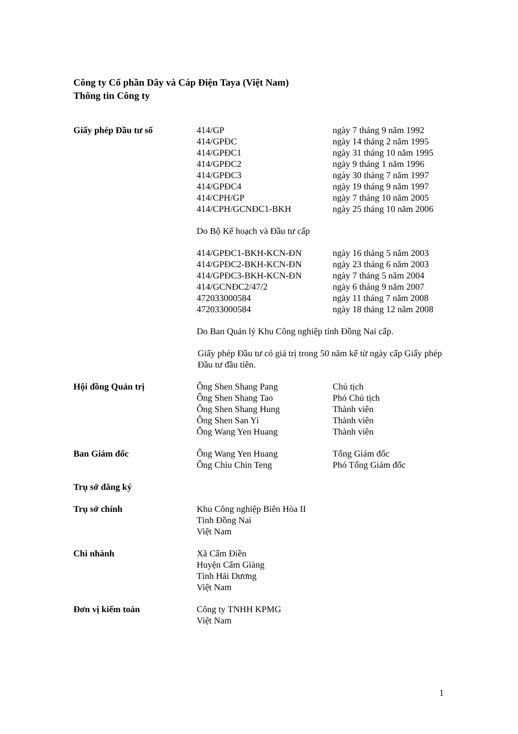Công ty Cổ phần Dây và Cáp Điện Taya (Việt Nam)
Thông tin Công ty
Giấy phép Đầu tư số 414/GP ngày 7 tháng 9 năm 1992
414/GPĐC ngày 14 tháng 2 năm 1995
414/GPĐC1 ngày 31 tháng 10 năm 1995
414/GPĐC2 ngày 9 tháng 1 năm 1996
414/GPĐC3 ngày 30 tháng 7 năm 1997
414/GPĐC4 ngày 19 tháng 9 năm 1997
414/CPH/GP ngày 7 tháng 10 năm 2005
414/CPH/GCNĐC1-BKH ngày 25 tháng 10 năm 2006
Do Bộ Kế hoạch và Đầu tư cấp
414/GPĐC1-BKH-KCN-ĐN ngày 16 tháng 5 năm 2003
414/GPĐC2-BKH-KCN-ĐN ngày 23 tháng 6 năm 2003
414/GPĐC3-BKH-KCN-ĐN ngày 7 tháng 5 năm 2004
414/GCNĐC2/47/2 ngày 6 tháng 9 năm 2007
472033000584 ngày 11 tháng 7 năm 2008
472033000584 ngày 18 tháng 12 năm 2008
Do Ban Quản lý Khu Công nghiệp tỉnh Đồng Nai cấp.
Giấy phép Đầu tư có giá trị trong 50 năm kể từ ngày cấp Giấy phép Đầu tư đầu tiên.
Hội đồng Quản trị Ông Shen Shang Pang Chủ tịch
Ông Shen Shang Tao Phó Chủ tịch
Ông Shen Shang Hung Thành viên
Ông Shen San Yi Thành viên
Ông Wang Yen Huang Thành viên
Ban Giám đốc Ông Wang Yen Huang Tổng Giám đốc
Ông Chiu Chin Teng Phó Tổng Giám đốc
Trụ sở đăng ký
Trụ sở chính Khu Công nghiệp Biên Hòa II
Tỉnh Đồng Nai
Việt Nam
Chi nhánh Xã Cẩm Điền
Huyện Cẩm Giàng
Tỉnh Hải Dương
Việt Nam
Đơn vị kiểm toán Công ty TNHH KPMG
Việt Nam
1